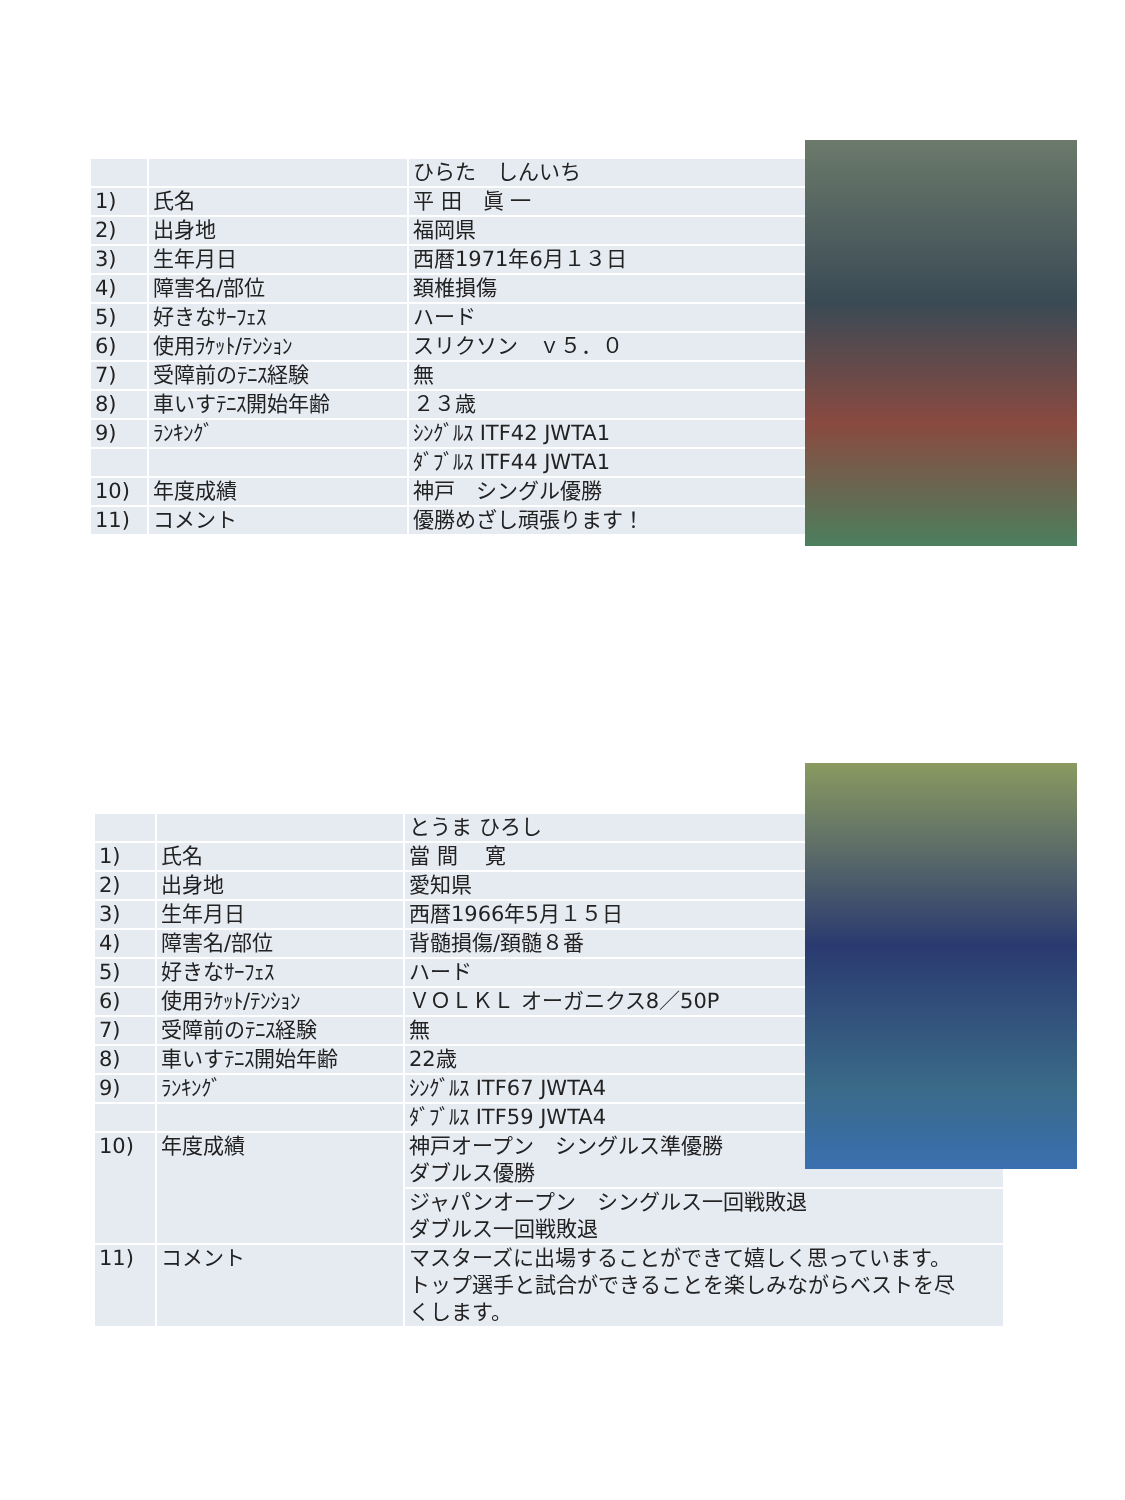| | | ひらた しんいち |
| 1) | 氏名 | 平 田 眞 一 |
| 2) | 出身地 | 福岡県 |
| 3) | 生年月日 | 西暦1971年6月１３日 |
| 4) | 障害名/部位 | 頚椎損傷 |
| 5) | 好きなｻｰﾌｪｽ | ハード |
| 6) | 使用ﾗｹｯﾄ/ﾃﾝｼｮﾝ | スリクソン ｖ５．０ |
| 7) | 受障前のﾃﾆｽ経験 | 無 |
| 8) | 車いすﾃﾆｽ開始年齢 | ２３歳 |
| 9) | ﾗﾝｷﾝｸﾞ | ｼﾝｸﾞﾙｽ ITF42 JWTA1 |
| | | ﾀﾞﾌﾞﾙｽ ITF44 JWTA1 |
| 10) | 年度成績 | 神戸 シングル優勝 |
| 11) | コメント | 優勝めざし頑張ります！ |
| | | とうま ひろし |
| 1) | 氏名 | 當 間 寛 |
| 2) | 出身地 | 愛知県 |
| 3) | 生年月日 | 西暦1966年5月１５日 |
| 4) | 障害名/部位 | 背髄損傷/頚髄８番 |
| 5) | 好きなｻｰﾌｪｽ | ハード |
| 6) | 使用ﾗｹｯﾄ/ﾃﾝｼｮﾝ | ＶＯＬＫＬ オーガニクス8／50P |
| 7) | 受障前のﾃﾆｽ経験 | 無 |
| 8) | 車いすﾃﾆｽ開始年齢 | 22歳 |
| 9) | ﾗﾝｷﾝｸﾞ | ｼﾝｸﾞﾙｽ ITF67 JWTA4 |
| | | ﾀﾞﾌﾞﾙｽ ITF59 JWTA4 |
| 10) | 年度成績 | 神戸オープン シングルス準優勝 ダブルス優勝 |
| | | ジャパンオープン シングルス一回戦敗退 ダブルス一回戦敗退 |
| 11) | コメント | マスターズに出場することができて嬉しく思っています。 トップ選手と試合ができることを楽しみながらベストを尽 くします。 |